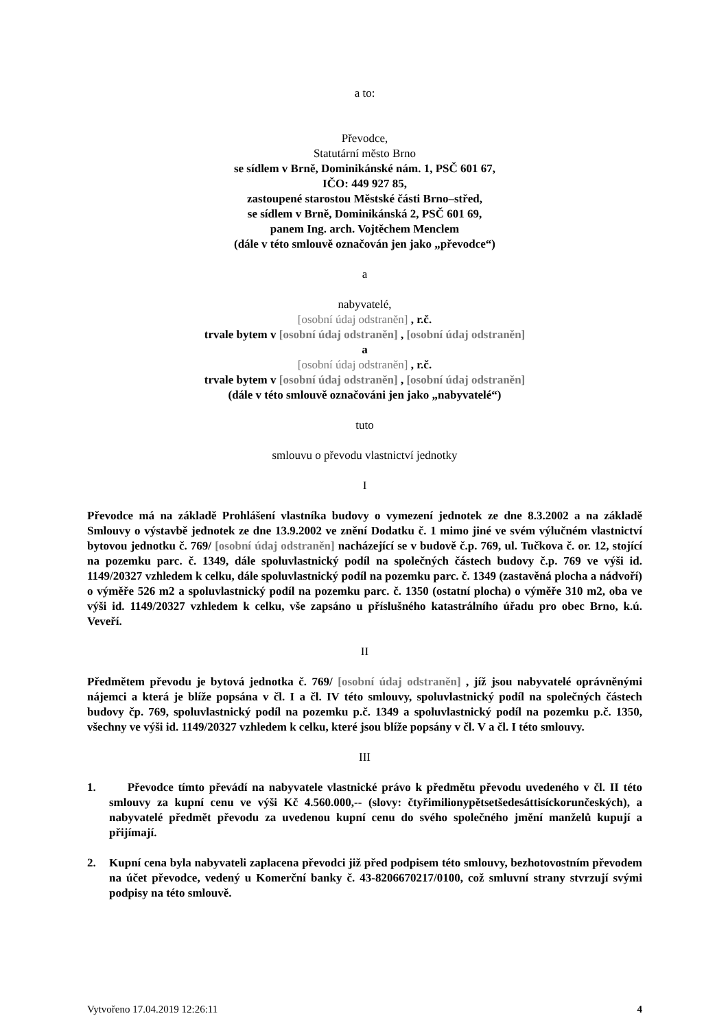a to:
Převodce,
Statutární město Brno
se sídlem v Brně, Dominikánské nám. 1, PSČ 601 67,
IČO: 449 927 85,
zastoupené starostou Městské části Brno–střed,
se sídlem v Brně, Dominikánská 2, PSČ 601 69,
panem Ing. arch. Vojtěchem Menclem
(dále v této smlouvě označován jen jako „převodce“)
a
nabyvatelé,
[osobní údaj odstraněn] , r.č.
trvale bytem v [osobní údaj odstraněn] , [osobní údaj odstraněn]
a
[osobní údaj odstraněn] , r.č.
trvale bytem v [osobní údaj odstraněn] , [osobní údaj odstraněn]
(dále v této smlouvě označováni jen jako „nabyvatelé“)
tuto
smlouvu o převodu vlastnictví jednotky
I
Převodce má na základě Prohlášení vlastníka budovy o vymezení jednotek ze dne 8.3.2002 a na základě Smlouvy o výstavbě jednotek ze dne 13.9.2002 ve znění Dodatku č. 1 mimo jiné ve svém výlučném vlastnictví bytovou jednotku č. 769/ [osobní údaj odstraněn] nacházející se v budově č.p. 769, ul. Tučkova č. or. 12, stojící na pozemku parc. č. 1349, dále spoluvlastnický podíl na společných částech budovy č.p. 769 ve výši id. 1149/20327 vzhledem k celku, dále spoluvlastnický podíl na pozemku parc. č. 1349 (zastavěná plocha a nádvoří) o výměře 526 m2 a spoluvlastnický podíl na pozemku parc. č. 1350 (ostatní plocha) o výměře 310 m2, oba ve výši id. 1149/20327 vzhledem k celku, vše zapsáno u příslušného katastrálního úřadu pro obec Brno, k.ú. Veveří.
II
Předmětem převodu je bytová jednotka č. 769/ [osobní údaj odstraněn] , jíž jsou nabyvatelé oprávněnými nájemci a která je blíže popsána v čl. I a čl. IV této smlouvy, spoluvlastnický podíl na společných částech budovy čp. 769, spoluvlastnický podíl na pozemku p.č. 1349 a spoluvlastnický podíl na pozemku p.č. 1350, všechny ve výši id. 1149/20327 vzhledem k celku, které jsou blíže popsány v čl. V a čl. I této smlouvy.
III
1. Převodce tímto převádí na nabyvatele vlastnické právo k předmětu převodu uvedeného v čl. II této smlouvy za kupní cenu ve výši Kč 4.560.000,-- (slovy: čtyřimilionypětsetšedesáttisíckorunčeských), a nabyvatelé předmět převodu za uvedenou kupní cenu do svého společného jmění manželů kupují a přijímají.
2. Kupní cena byla nabyvateli zaplacena převodci již před podpisem této smlouvy, bezhotovostním převodem na účet převodce, vedený u Komerční banky č. 43-8206670217/0100, což smluvní strany stvrzují svými podpisy na této smlouvě.
Vytvořeno 17.04.2019 12:26:11 4